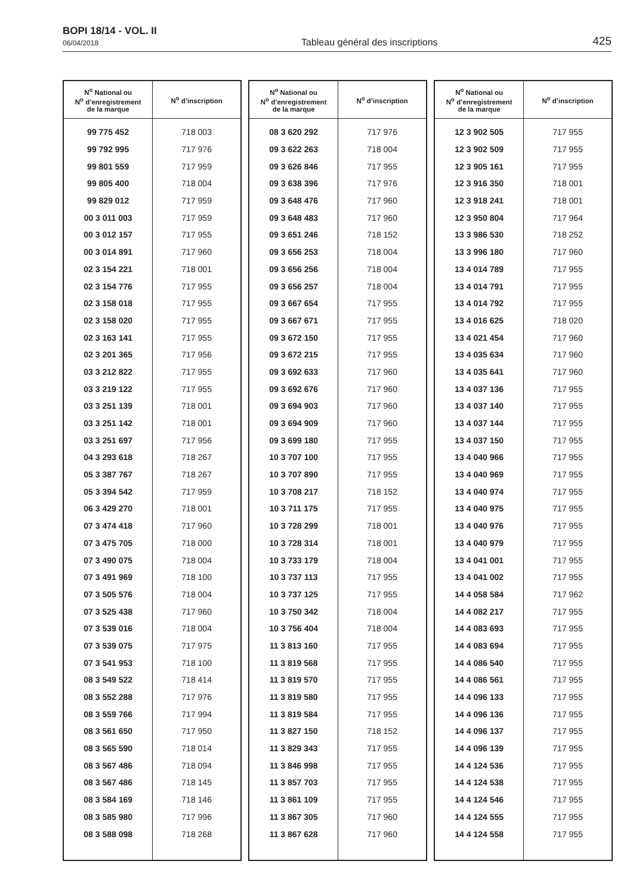BOPI 18/14 - VOL. II
06/04/2018
Tableau général des inscriptions
425
| N<sup>o</sup> National ou N<sup>o</sup> d’enregistrement de la marque | N<sup>o</sup> d’inscription |
| --- | --- |
| 99 775 452 | 718 003 |
| 99 792 995 | 717 976 |
| 99 801 559 | 717 959 |
| 99 805 400 | 718 004 |
| 99 829 012 | 717 959 |
| 00 3 011 003 | 717 959 |
| 00 3 012 157 | 717 955 |
| 00 3 014 891 | 717 960 |
| 02 3 154 221 | 718 001 |
| 02 3 154 776 | 717 955 |
| 02 3 158 018 | 717 955 |
| 02 3 158 020 | 717 955 |
| 02 3 163 141 | 717 955 |
| 02 3 201 365 | 717 956 |
| 03 3 212 822 | 717 955 |
| 03 3 219 122 | 717 955 |
| 03 3 251 139 | 718 001 |
| 03 3 251 142 | 718 001 |
| 03 3 251 697 | 717 956 |
| 04 3 293 618 | 718 267 |
| 05 3 387 767 | 718 267 |
| 05 3 394 542 | 717 959 |
| 06 3 429 270 | 718 001 |
| 07 3 474 418 | 717 960 |
| 07 3 475 705 | 718 000 |
| 07 3 490 075 | 718 004 |
| 07 3 491 969 | 718 100 |
| 07 3 505 576 | 718 004 |
| 07 3 525 438 | 717 960 |
| 07 3 539 016 | 718 004 |
| 07 3 539 075 | 717 975 |
| 07 3 541 953 | 718 100 |
| 08 3 549 522 | 718 414 |
| 08 3 552 288 | 717 976 |
| 08 3 559 766 | 717 994 |
| 08 3 561 650 | 717 950 |
| 08 3 565 590 | 718 014 |
| 08 3 567 486 | 718 094 |
| 08 3 567 486 | 718 145 |
| 08 3 584 169 | 718 146 |
| 08 3 585 980 | 717 996 |
| 08 3 588 098 | 718 268 |
| N<sup>o</sup> National ou N<sup>o</sup> d’enregistrement de la marque | N<sup>o</sup> d’inscription |
| --- | --- |
| 08 3 620 292 | 717 976 |
| 09 3 622 263 | 718 004 |
| 09 3 626 846 | 717 955 |
| 09 3 638 396 | 717 976 |
| 09 3 648 476 | 717 960 |
| 09 3 648 483 | 717 960 |
| 09 3 651 246 | 718 152 |
| 09 3 656 253 | 718 004 |
| 09 3 656 256 | 718 004 |
| 09 3 656 257 | 718 004 |
| 09 3 667 654 | 717 955 |
| 09 3 667 671 | 717 955 |
| 09 3 672 150 | 717 955 |
| 09 3 672 215 | 717 955 |
| 09 3 692 633 | 717 960 |
| 09 3 692 676 | 717 960 |
| 09 3 694 903 | 717 960 |
| 09 3 694 909 | 717 960 |
| 09 3 699 180 | 717 955 |
| 10 3 707 100 | 717 955 |
| 10 3 707 890 | 717 955 |
| 10 3 708 217 | 718 152 |
| 10 3 711 175 | 717 955 |
| 10 3 728 299 | 718 001 |
| 10 3 728 314 | 718 001 |
| 10 3 733 179 | 718 004 |
| 10 3 737 113 | 717 955 |
| 10 3 737 125 | 717 955 |
| 10 3 750 342 | 718 004 |
| 10 3 756 404 | 718 004 |
| 11 3 813 160 | 717 955 |
| 11 3 819 568 | 717 955 |
| 11 3 819 570 | 717 955 |
| 11 3 819 580 | 717 955 |
| 11 3 819 584 | 717 955 |
| 11 3 827 150 | 718 152 |
| 11 3 829 343 | 717 955 |
| 11 3 846 998 | 717 955 |
| 11 3 857 703 | 717 955 |
| 11 3 861 109 | 717 955 |
| 11 3 867 305 | 717 960 |
| 11 3 867 628 | 717 960 |
| N<sup>o</sup> National ou N<sup>o</sup> d’enregistrement de la marque | N<sup>o</sup> d’inscription |
| --- | --- |
| 12 3 902 505 | 717 955 |
| 12 3 902 509 | 717 955 |
| 12 3 905 161 | 717 955 |
| 12 3 916 350 | 718 001 |
| 12 3 918 241 | 718 001 |
| 12 3 950 804 | 717 964 |
| 13 3 986 530 | 718 252 |
| 13 3 996 180 | 717 960 |
| 13 4 014 789 | 717 955 |
| 13 4 014 791 | 717 955 |
| 13 4 014 792 | 717 955 |
| 13 4 016 625 | 718 020 |
| 13 4 021 454 | 717 960 |
| 13 4 035 634 | 717 960 |
| 13 4 035 641 | 717 960 |
| 13 4 037 136 | 717 955 |
| 13 4 037 140 | 717 955 |
| 13 4 037 144 | 717 955 |
| 13 4 037 150 | 717 955 |
| 13 4 040 966 | 717 955 |
| 13 4 040 969 | 717 955 |
| 13 4 040 974 | 717 955 |
| 13 4 040 975 | 717 955 |
| 13 4 040 976 | 717 955 |
| 13 4 040 979 | 717 955 |
| 13 4 041 001 | 717 955 |
| 13 4 041 002 | 717 955 |
| 14 4 058 584 | 717 962 |
| 14 4 082 217 | 717 955 |
| 14 4 083 693 | 717 955 |
| 14 4 083 694 | 717 955 |
| 14 4 086 540 | 717 955 |
| 14 4 086 561 | 717 955 |
| 14 4 096 133 | 717 955 |
| 14 4 096 136 | 717 955 |
| 14 4 096 137 | 717 955 |
| 14 4 096 139 | 717 955 |
| 14 4 124 536 | 717 955 |
| 14 4 124 538 | 717 955 |
| 14 4 124 546 | 717 955 |
| 14 4 124 555 | 717 955 |
| 14 4 124 558 | 717 955 |